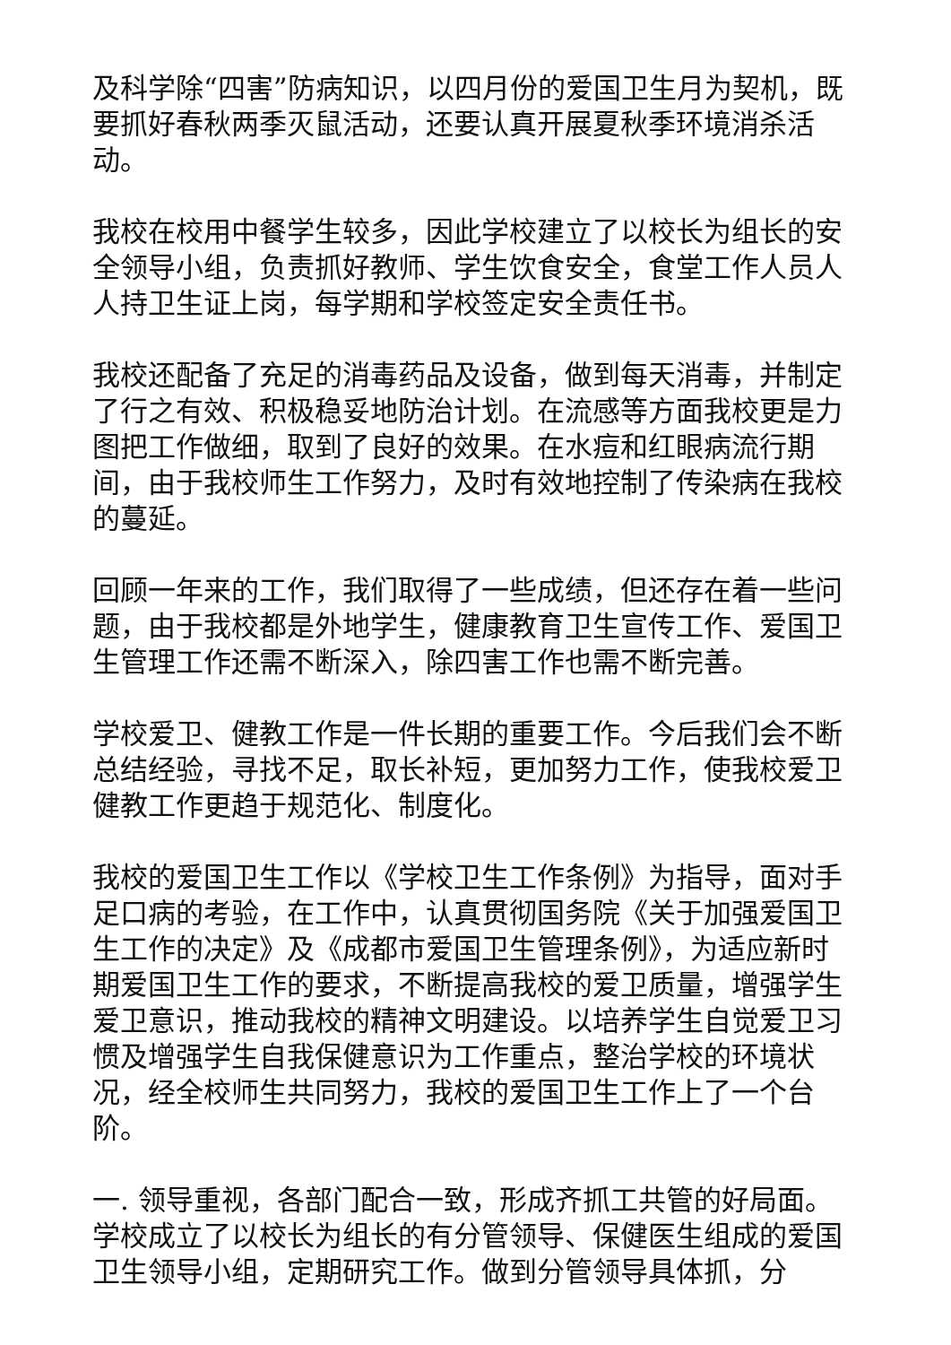及科学除“四害”防病知识，以四月份的爱国卫生月为契机，既要抓好春秋两季灭鼠活动，还要认真开展夏秋季环境消杀活动。
我校在校用中餐学生较多，因此学校建立了以校长为组长的安全领导小组，负责抓好教师、学生饮食安全，食堂工作人员人人持卫生证上岗，每学期和学校签定安全责任书。
我校还配备了充足的消毒药品及设备，做到每天消毒，并制定了行之有效、积极稳妥地防治计划。在流感等方面我校更是力图把工作做细，取到了良好的效果。在水痘和红眼病流行期间，由于我校师生工作努力，及时有效地控制了传染病在我校的蔓延。
回顾一年来的工作，我们取得了一些成绩，但还存在着一些问题，由于我校都是外地学生，健康教育卫生宣传工作、爱国卫生管理工作还需不断深入，除四害工作也需不断完善。
学校爱卫、健教工作是一件长期的重要工作。今后我们会不断总结经验，寻找不足，取长补短，更加努力工作，使我校爱卫健教工作更趋于规范化、制度化。
我校的爱国卫生工作以《学校卫生工作条例》为指导，面对手足口病的考验，在工作中，认真贯彻国务院《关于加强爱国卫生工作的决定》及《成都市爱国卫生管理条例》，为适应新时期爱国卫生工作的要求，不断提高我校的爱卫质量，增强学生爱卫意识，推动我校的精神文明建设。以培养学生自觉爱卫习惯及增强学生自我保健意识为工作重点，整治学校的环境状况，经全校师生共同努力，我校的爱国卫生工作上了一个台阶。
一. 领导重视，各部门配合一致，形成齐抓工共管的好局面。学校成立了以校长为组长的有分管领导、保健医生组成的爱国卫生领导小组，定期研究工作。做到分管领导具体抓，分